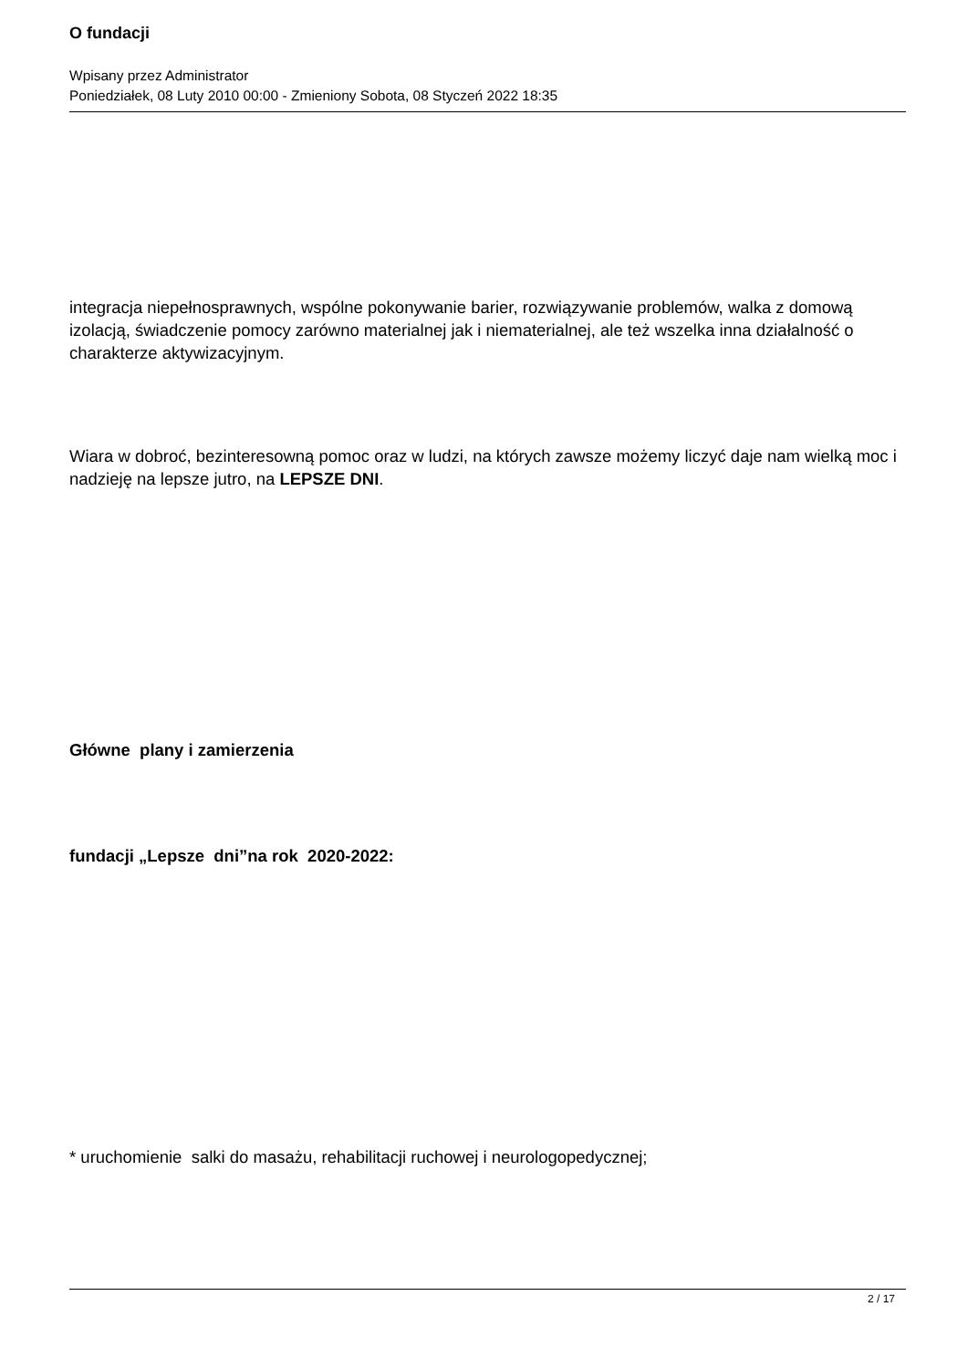O fundacji
Wpisany przez Administrator
Poniedziałek, 08 Luty 2010 00:00 - Zmieniony Sobota, 08 Styczeń 2022 18:35
integracja niepełnosprawnych, wspólne pokonywanie barier, rozwiązywanie problemów, walka z domową izolacją, świadczenie pomocy zarówno materialnej jak i niematerialnej, ale też wszelka inna działalność o charakterze aktywizacyjnym.
Wiara w dobroć, bezinteresowną pomoc oraz w ludzi, na których zawsze możemy liczyć daje nam wielką moc i nadzieję na lepsze jutro, na LEPSZE DNI.
Główne plany i zamierzenia
fundacji „Lepsze dni”na rok 2020-2022:
* uruchomienie salki do masażu, rehabilitacji ruchowej i neurologopedycznej;
2 / 17